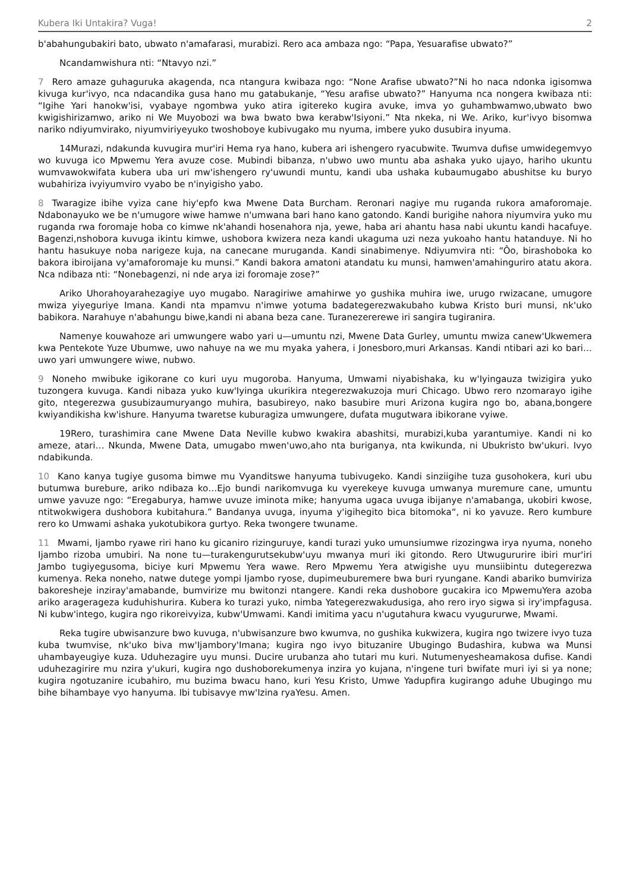Kubera Iki Untakira? Vuga! 2
b'abahungubakiri bato, ubwato n'amafarasi, murabizi. Rero aca ambaza ngo: “Papa, Yesuarafise ubwato?”
Ncandamwishura nti: “Ntavyo nzi.”
7 Rero amaze guhaguruka akagenda, nca ntangura kwibaza ngo: “None Arafise ubwato?”Ni ho naca ndonka igisomwa kivuga kur'ivyo, nca ndacandika gusa hano mu gatabukanje, “Yesu arafise ubwato?” Hanyuma nca nongera kwibaza nti: “Igihe Yari hanokw'isi, vyabaye ngombwa yuko atira igitereko kugira avuke, imva yo guhambwamwo,ubwato bwo kwigishirizamwo, ariko ni We Muyobozi wa bwa bwato bwa kerabw'Isiyoni.” Nta nkeka, ni We. Ariko, kur'ivyo bisomwa nariko ndiyumvirako, niyumviriyeyuko twoshoboye kubivugako mu nyuma, imbere yuko dusubira inyuma.
14Murazi, ndakunda kuvugira mur'iri Hema rya hano, kubera ari ishengero ryacubwite. Twumva dufise umwidegemvyo wo kuvuga ico Mpwemu Yera avuze cose. Mubindi bibanza, n'ubwo uwo muntu aba ashaka yuko ujayo, hariho ukuntu wumvawokwifata kubera uba uri mw'ishengero ry'uwundi muntu, kandi uba ushaka kubaumugabo abushitse ku buryo wubahiriza ivyiyumviro vyabo be n'inyigisho yabo.
8 Twaragize ibihe vyiza cane hiy'epfo kwa Mwene Data Burcham. Reronari nagiye mu ruganda rukora amaforomaje. Ndabonayuko we be n'umugore wiwe hamwe n'umwana bari hano kano gatondo. Kandi burigihe nahora niyumvira yuko mu ruganda rwa foromaje hoba co kimwe nk'ahandi hosenahora nja, yewe, haba ari ahantu hasa nabi ukuntu kandi hacafuye. Bagenzi,nshobora kuvuga ikintu kimwe, ushobora kwizera neza kandi ukaguma uzi neza yukoaho hantu hatanduye. Ni ho hantu hasukuye noba narigeze kuja, na canecane muruganda. Kandi sinabimenye. Ndiyumvira nti: “Ôo, birashoboka ko bakora ibiroijana vy'amaforomaje ku munsi.” Kandi bakora amatoni atandatu ku munsi, hamwen'amahinguriro atatu akora. Nca ndibaza nti: “Nonebagenzi, ni nde arya izi foromaje zose?”
Ariko Uhorahoyarahezagiye uyo mugabo. Naragiriwe amahirwe yo gushika muhira iwe, urugo rwizacane, umugore mwiza yiyeguriye Imana. Kandi nta mpamvu n'imwe yotuma badategerezwakubaho kubwa Kristo buri munsi, nk'uko babikora. Narahuye n'abahungu biwe,kandi ni abana beza cane. Turanezererewe iri sangira tugiranira.
Namenye kouwahoze ari umwungere wabo yari u—umuntu nzi, Mwene Data Gurley, umuntu mwiza canew'Ukwemera kwa Pentekote Yuze Ubumwe, uwo nahuye na we mu myaka yahera, i Jonesboro,muri Arkansas. Kandi ntibari azi ko bari…uwo yari umwungere wiwe, nubwo.
9 Noneho mwibuke igikorane co kuri uyu mugoroba. Hanyuma, Umwami niyabishaka, ku w'Iyingauza twizigira yuko tuzongera kuvuga. Kandi nibaza yuko kuw'Iyinga ukurikira ntegerezwakuzoja muri Chicago. Ubwo rero nzomarayo igihe gito, ntegerezwa gusubizaumuryango muhira, basubireyo, nako basubire muri Arizona kugira ngo bo, abana,bongere kwiyandikisha kw'ishure. Hanyuma twaretse kuburagiza umwungere, dufata mugutwara ibikorane vyiwe.
19Rero, turashimira cane Mwene Data Neville kubwo kwakira abashitsi, murabizi,kuba yarantumiye. Kandi ni ko ameze, atari… Nkunda, Mwene Data, umugabo mwen'uwo,aho nta buriganya, nta kwikunda, ni Ubukristo bw'ukuri. Ivyo ndabikunda.
10 Kano kanya tugiye gusoma bimwe mu Vyanditswe hanyuma tubivugeko. Kandi sinziigihe tuza gusohokera, kuri ubu butumwa burebure, ariko ndibaza ko…Ejo bundi narikomvuga ku vyerekeye kuvuga umwanya muremure cane, umuntu umwe yavuze ngo: “Eregaburya, hamwe uvuze iminota mike; hanyuma ugaca uvuga ibijanye n'amabanga, ukobiri kwose, ntitwokwigera dushobora kubitahura.” Bandanya uvuga, inyuma y'igihegito bica bitomoka“, ni ko yavuze. Rero kumbure rero ko Umwami ashaka yukotubikora gurtyo. Reka twongere twuname.
11 Mwami, Ijambo ryawe riri hano ku gicaniro rizinguruye, kandi turazi yuko umunsiumwe rizozingwa irya nyuma, noneho Ijambo rizoba umubiri. Na none tu—turakengurutsekubw'uyu mwanya muri iki gitondo. Rero Utwugururire ibiri mur'iri Jambo tugiyegusoma, biciye kuri Mpwemu Yera wawe. Rero Mpwemu Yera atwigishe uyu munsiibintu dutegerezwa kumenya. Reka noneho, natwe dutege yompi Ijambo ryose, dupimeuburemere bwa buri ryungane. Kandi abariko bumviriza bakoresheje inziray'amabande, bumvirize mu bwitonzi ntangere. Kandi reka dushobore gucakira ico MpwemuYera azoba ariko aragerageza kuduhishurira. Kubera ko turazi yuko, nimba Yategerezwakudusiga, aho rero iryo sigwa si iry'impfagusa. Ni kubw'intego, kugira ngo rikoreivyiza, kubw'Umwami. Kandi imitima yacu n'ugutahura kwacu vyugururwe, Mwami.
Reka tugire ubwisanzure bwo kuvuga, n'ubwisanzure bwo kwumva, no gushika kukwizera, kugira ngo twizere ivyo tuza kuba twumvise, nk'uko biva mw'Ijambory'Imana; kugira ngo ivyo bituzanire Ubugingo Budashira, kubwa wa Munsi uhambayeugiye kuza. Uduhezagire uyu munsi. Ducire urubanza aho tutari mu kuri. Nutumenyesheamakosa dufise. Kandi uduhezagirire mu nzira y'ukuri, kugira ngo dushoborekumenya inzira yo kujana, n'ingene turi bwifate muri iyi si ya none; kugira ngotuzanire icubahiro, mu buzima bwacu hano, kuri Yesu Kristo, Umwe Yadupfira kugirango aduhe Ubugingo mu bihe bihambaye vyo hanyuma. Ibi tubisavye mw'Izina ryaYesu. Amen.